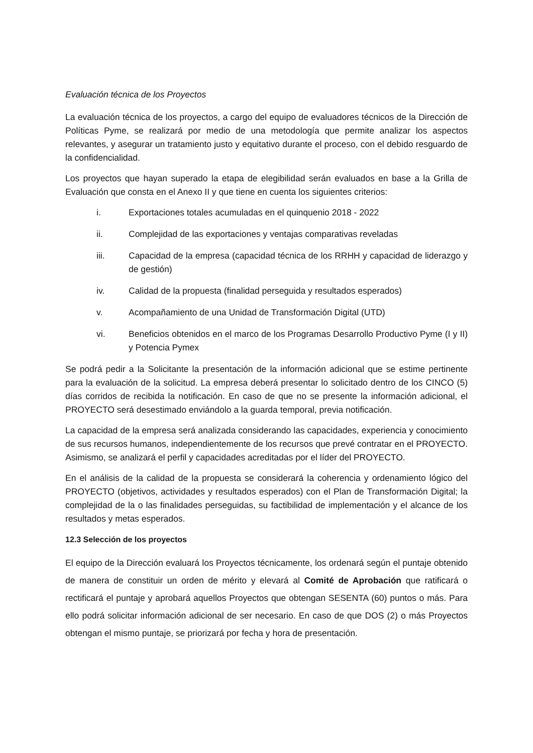Evaluación técnica de los Proyectos
La evaluación técnica de los proyectos, a cargo del equipo de evaluadores técnicos de la Dirección de Políticas Pyme, se realizará por medio de una metodología que permite analizar los aspectos relevantes, y asegurar un tratamiento justo y equitativo durante el proceso, con el debido resguardo de la confidencialidad.
Los proyectos que hayan superado la etapa de elegibilidad serán evaluados en base a la Grilla de Evaluación que consta en el Anexo II y que tiene en cuenta los siguientes criterios:
i. Exportaciones totales acumuladas en el quinquenio 2018 - 2022
ii. Complejidad de las exportaciones y ventajas comparativas reveladas
iii. Capacidad de la empresa (capacidad técnica de los RRHH y capacidad de liderazgo y de gestión)
iv. Calidad de la propuesta (finalidad perseguida y resultados esperados)
v. Acompañamiento de una Unidad de Transformación Digital (UTD)
vi. Beneficios obtenidos en el marco de los Programas Desarrollo Productivo Pyme (I y II) y Potencia Pymex
Se podrá pedir a la Solicitante la presentación de la información adicional que se estime pertinente para la evaluación de la solicitud. La empresa deberá presentar lo solicitado dentro de los CINCO (5) días corridos de recibida la notificación. En caso de que no se presente la información adicional, el PROYECTO será desestimado enviándolo a la guarda temporal, previa notificación.
La capacidad de la empresa será analizada considerando las capacidades, experiencia y conocimiento de sus recursos humanos, independientemente de los recursos que prevé contratar en el PROYECTO. Asimismo, se analizará el perfil y capacidades acreditadas por el líder del PROYECTO.
En el análisis de la calidad de la propuesta se considerará la coherencia y ordenamiento lógico del PROYECTO (objetivos, actividades y resultados esperados) con el Plan de Transformación Digital; la complejidad de la o las finalidades perseguidas, su factibilidad de implementación y el alcance de los resultados y metas esperados.
12.3 Selección de los proyectos
El equipo de la Dirección evaluará los Proyectos técnicamente, los ordenará según el puntaje obtenido de manera de constituir un orden de mérito y elevará al Comité de Aprobación que ratificará o rectificará el puntaje y aprobará aquellos Proyectos que obtengan SESENTA (60) puntos o más. Para ello podrá solicitar información adicional de ser necesario. En caso de que DOS (2) o más Proyectos obtengan el mismo puntaje, se priorizará por fecha y hora de presentación.